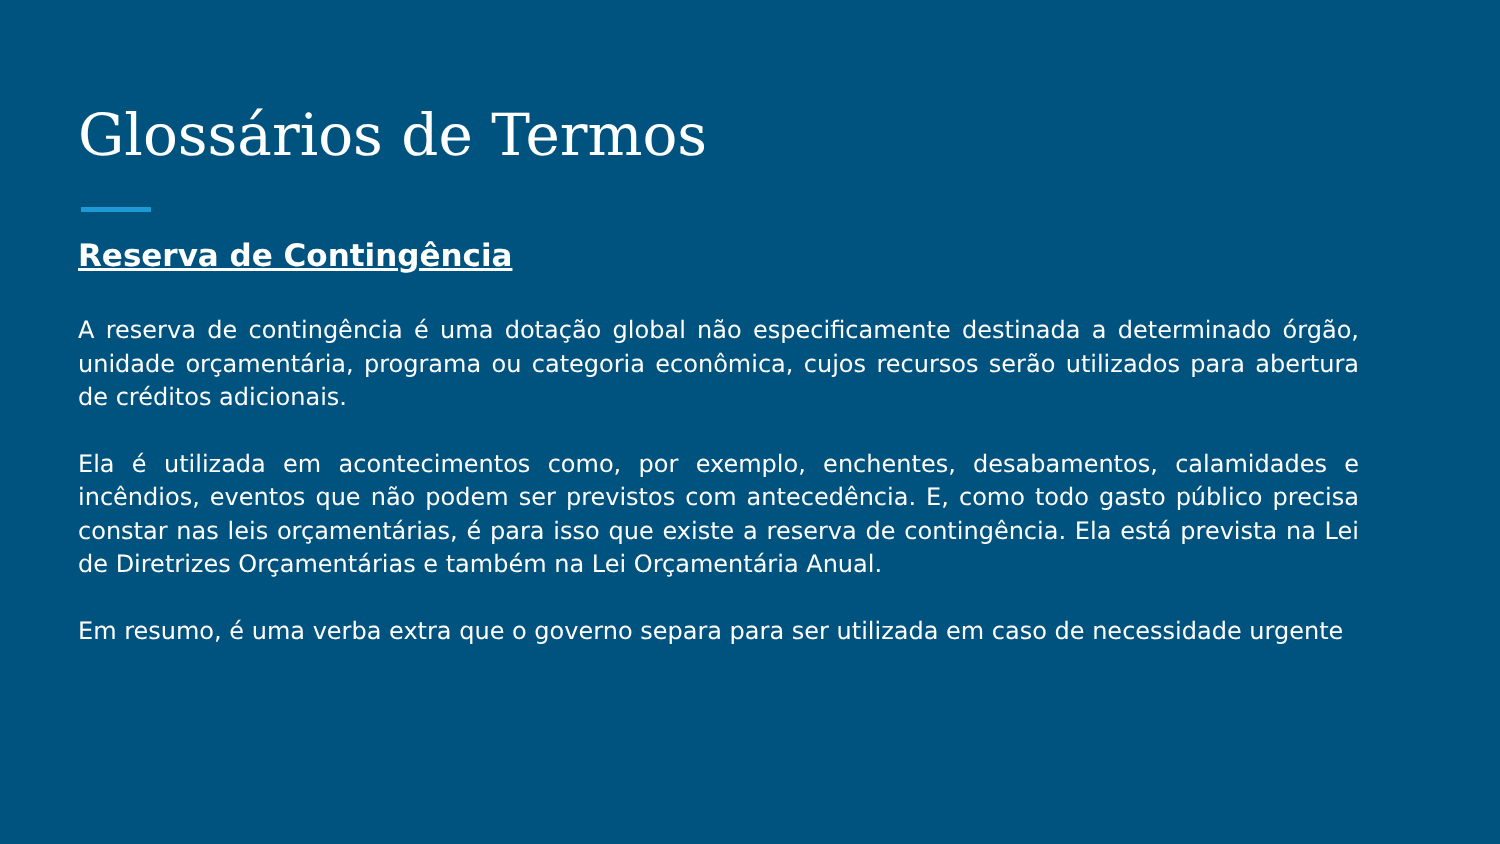Glossários de Termos
Reserva de Contingência
A reserva de contingência é uma dotação global não especificamente destinada a determinado órgão, unidade orçamentária, programa ou categoria econômica, cujos recursos serão utilizados para abertura de créditos adicionais.
Ela é utilizada em acontecimentos como, por exemplo, enchentes, desabamentos, calamidades e incêndios, eventos que não podem ser previstos com antecedência. E, como todo gasto público precisa constar nas leis orçamentárias, é para isso que existe a reserva de contingência. Ela está prevista na Lei de Diretrizes Orçamentárias e também na Lei Orçamentária Anual.
Em resumo, é uma verba extra que o governo separa para ser utilizada em caso de necessidade urgente